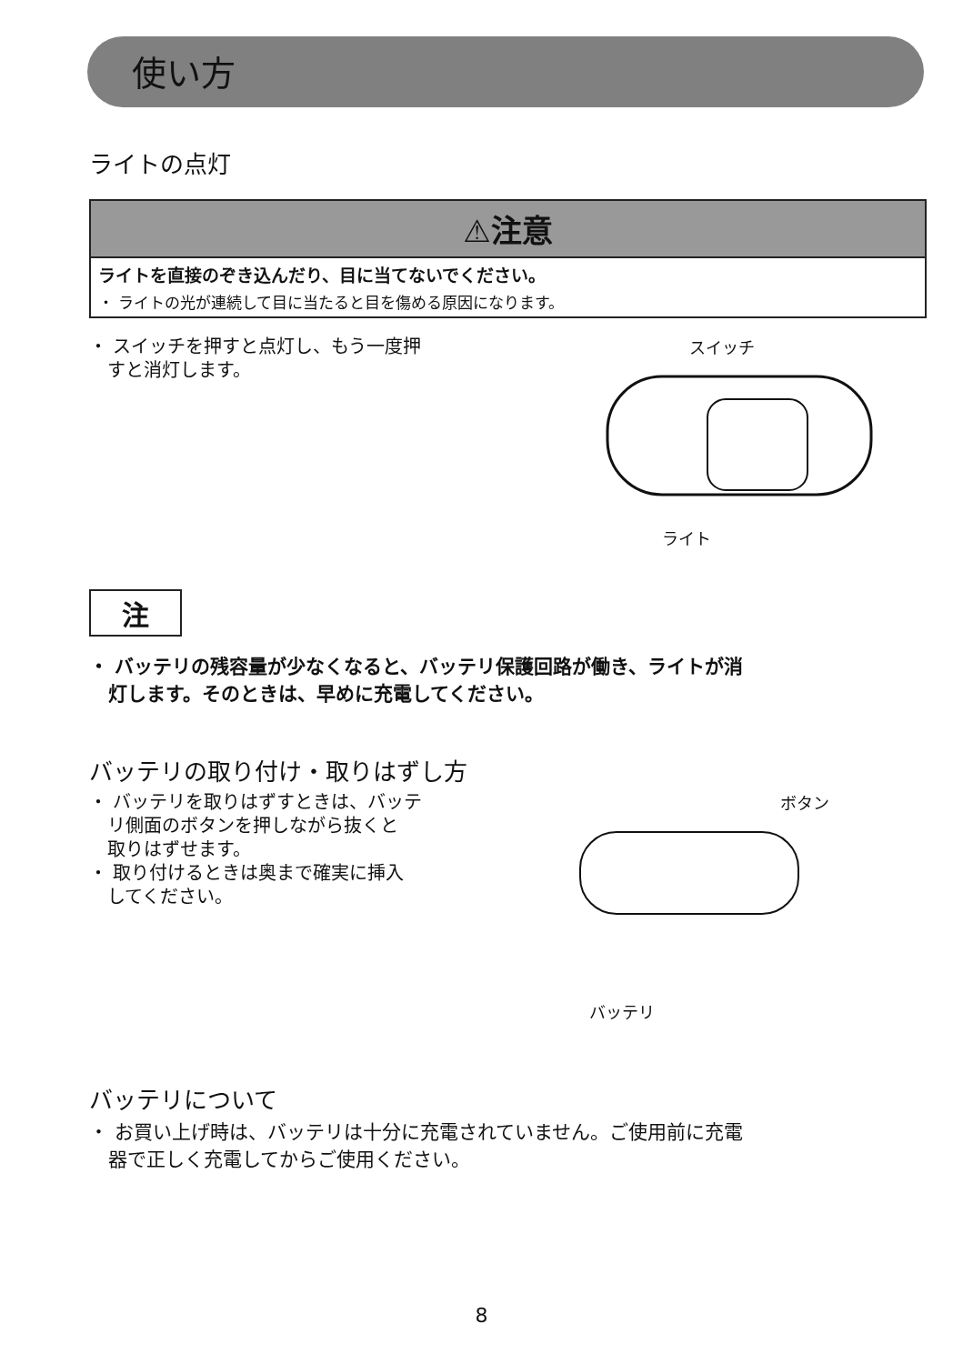使い方
ライトの点灯
⚠注意
ライトを直接のぞき込んだり、目に当てないでください。
・ ライトの光が連続して目に当たると目を傷める原因になります。
・ スイッチを押すと点灯し、もう一度押
　すと消灯します。
スイッチ
ライト
注
・ バッテリの残容量が少なくなると、バッテリ保護回路が働き、ライトが消
　灯します。そのときは、早めに充電してください。
バッテリの取り付け・取りはずし方
・ バッテリを取りはずすときは、バッテ
　リ側面のボタンを押しながら抜くと
　取りはずせます。
・ 取り付けるときは奥まで確実に挿入
　してください。
ボタン
バッテリ
バッテリについて
・ お買い上げ時は、バッテリは十分に充電されていません。ご使用前に充電
　器で正しく充電してからご使用ください。
8